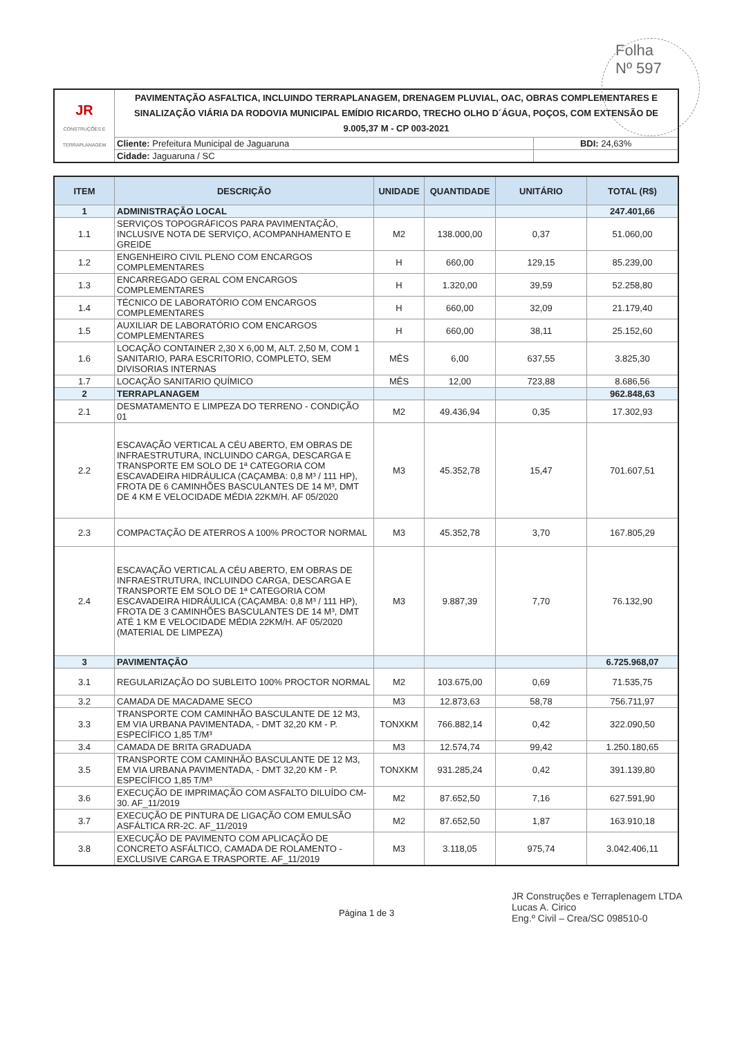Folha
Nº 597
| JR CONSTRUÇÕES E TERRAPLANAGEM | PAVIMENTAÇÃO ASFALTICA, INCLUINDO TERRAPLANAGEM, DRENAGEM PLUVIAL, OAC, OBRAS COMPLEMENTARES E SINALIZAÇÃO VIÁRIA DA RODOVIA MUNICIPAL EMÍDIO RICARDO, TRECHO OLHO D´ÁGUA, POÇOS, COM EXTENSÃO DE 9.005,37 M - CP 003-2021 | |
| | Cliente: Prefeitura Municipal de Jaguaruna | BDI: 24,63% |
| | Cidade: Jaguaruna / SC | |
| ITEM | DESCRIÇÃO | UNIDADE | QUANTIDADE | UNITÁRIO | TOTAL (R$) |
| --- | --- | --- | --- | --- | --- |
| 1 | ADMINISTRAÇÃO LOCAL | | | | 247.401,66 |
| 1.1 | SERVIÇOS TOPOGRÁFICOS PARA PAVIMENTAÇÃO, INCLUSIVE NOTA DE SERVIÇO, ACOMPANHAMENTO E GREIDE | M2 | 138.000,00 | 0,37 | 51.060,00 |
| 1.2 | ENGENHEIRO CIVIL PLENO COM ENCARGOS COMPLEMENTARES | H | 660,00 | 129,15 | 85.239,00 |
| 1.3 | ENCARREGADO GERAL COM ENCARGOS COMPLEMENTARES | H | 1.320,00 | 39,59 | 52.258,80 |
| 1.4 | TÉCNICO DE LABORATÓRIO COM ENCARGOS COMPLEMENTARES | H | 660,00 | 32,09 | 21.179,40 |
| 1.5 | AUXILIAR DE LABORATÓRIO COM ENCARGOS COMPLEMENTARES | H | 660,00 | 38,11 | 25.152,60 |
| 1.6 | LOCAÇÃO CONTAINER 2,30 X 6,00 M, ALT. 2,50 M, COM 1 SANITARIO, PARA ESCRITORIO, COMPLETO, SEM DIVISORIAS INTERNAS | MÊS | 6,00 | 637,55 | 3.825,30 |
| 1.7 | LOCAÇÃO SANITARIO QUÍMICO | MÊS | 12,00 | 723,88 | 8.686,56 |
| 2 | TERRAPLANAGEM | | | | 962.848,63 |
| 2.1 | DESMATAMENTO E LIMPEZA DO TERRENO - CONDIÇÃO 01 | M2 | 49.436,94 | 0,35 | 17.302,93 |
| 2.2 | ESCAVAÇÃO VERTICAL A CÉU ABERTO, EM OBRAS DE INFRAESTRUTURA, INCLUINDO CARGA, DESCARGA E TRANSPORTE EM SOLO DE 1ª CATEGORIA COM ESCAVADEIRA HIDRÁULICA (CAÇAMBA: 0,8 M³ / 111 HP), FROTA DE 6 CAMINHÕES BASCULANTES DE 14 M³, DMT DE 4 KM E VELOCIDADE MÉDIA 22KM/H. AF 05/2020 | M3 | 45.352,78 | 15,47 | 701.607,51 |
| 2.3 | COMPACTAÇÃO DE ATERROS A 100% PROCTOR NORMAL | M3 | 45.352,78 | 3,70 | 167.805,29 |
| 2.4 | ESCAVAÇÃO VERTICAL A CÉU ABERTO, EM OBRAS DE INFRAESTRUTURA, INCLUINDO CARGA, DESCARGA E TRANSPORTE EM SOLO DE 1ª CATEGORIA COM ESCAVADEIRA HIDRÁULICA (CAÇAMBA: 0,8 M³ / 111 HP), FROTA DE 3 CAMINHÕES BASCULANTES DE 14 M³, DMT ATÉ 1 KM E VELOCIDADE MÉDIA 22KM/H. AF 05/2020 (MATERIAL DE LIMPEZA) | M3 | 9.887,39 | 7,70 | 76.132,90 |
| 3 | PAVIMENTAÇÃO | | | | 6.725.968,07 |
| 3.1 | REGULARIZAÇÃO DO SUBLEITO 100% PROCTOR NORMAL | M2 | 103.675,00 | 0,69 | 71.535,75 |
| 3.2 | CAMADA DE MACADAME SECO | M3 | 12.873,63 | 58,78 | 756.711,97 |
| 3.3 | TRANSPORTE COM CAMINHÃO BASCULANTE DE 12 M3, EM VIA URBANA PAVIMENTADA, - DMT 32,20 KM - P. ESPECÍFICO 1,85 T/M³ | TONXKM | 766.882,14 | 0,42 | 322.090,50 |
| 3.4 | CAMADA DE BRITA GRADUADA | M3 | 12.574,74 | 99,42 | 1.250.180,65 |
| 3.5 | TRANSPORTE COM CAMINHÃO BASCULANTE DE 12 M3, EM VIA URBANA PAVIMENTADA, - DMT 32,20 KM - P. ESPECÍFICO 1,85 T/M³ | TONXKM | 931.285,24 | 0,42 | 391.139,80 |
| 3.6 | EXECUÇÃO DE IMPRIMAÇÃO COM ASFALTO DILUÍDO CM-30. AF_11/2019 | M2 | 87.652,50 | 7,16 | 627.591,90 |
| 3.7 | EXECUÇÃO DE PINTURA DE LIGAÇÃO COM EMULSÃO ASFÁLTICA RR-2C. AF_11/2019 | M2 | 87.652,50 | 1,87 | 163.910,18 |
| 3.8 | EXECUÇÃO DE PAVIMENTO COM APLICAÇÃO DE CONCRETO ASFÁLTICO, CAMADA DE ROLAMENTO - EXCLUSIVE CARGA E TRASPORTE. AF_11/2019 | M3 | 3.118,05 | 975,74 | 3.042.406,11 |
Página 1 de 3
JR Construções e Terraplenagem LTDA
Lucas A. Cirico
Eng.º Civil – Crea/SC 098510-0